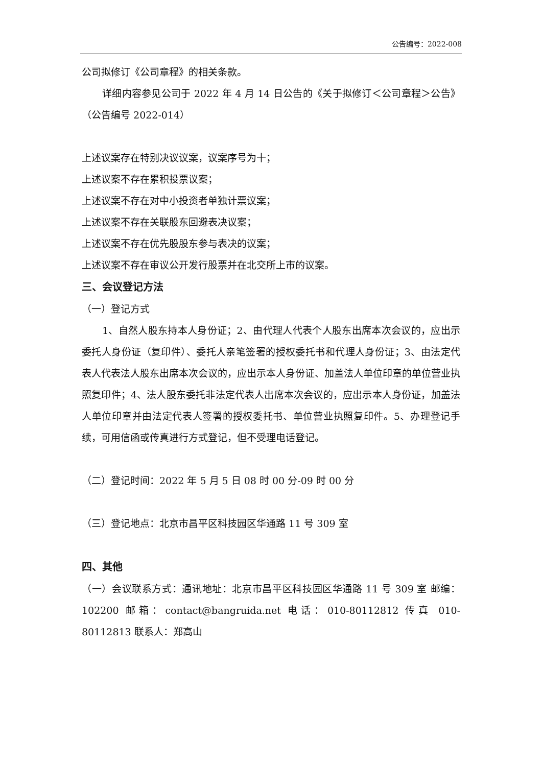公告编号：2022-008
公司拟修订《公司章程》的相关条款。
详细内容参见公司于 2022 年 4 月 14 日公告的《关于拟修订＜公司章程＞公告》（公告编号 2022-014）
上述议案存在特别决议议案，议案序号为十；
上述议案不存在累积投票议案；
上述议案不存在对中小投资者单独计票议案；
上述议案不存在关联股东回避表决议案；
上述议案不存在优先股股东参与表决的议案；
上述议案不存在审议公开发行股票并在北交所上市的议案。
三、会议登记方法
（一）登记方式
1、自然人股东持本人身份证；2、由代理人代表个人股东出席本次会议的，应出示委托人身份证（复印件）、委托人亲笔签署的授权委托书和代理人身份证；3、由法定代表人代表法人股东出席本次会议的，应出示本人身份证、加盖法人单位印章的单位营业执照复印件；4、法人股东委托非法定代表人出席本次会议的，应出示本人身份证，加盖法人单位印章并由法定代表人签署的授权委托书、单位营业执照复印件。5、办理登记手续，可用信函或传真进行方式登记，但不受理电话登记。
（二）登记时间：2022 年 5 月 5 日 08 时 00 分-09 时 00 分
（三）登记地点：北京市昌平区科技园区华通路 11 号 309 室
四、其他
（一）会议联系方式：通讯地址：北京市昌平区科技园区华通路 11 号 309 室 邮编：102200 邮箱：contact@bangruida.net 电话：010-80112812 传真 010-80112813 联系人：郑高山